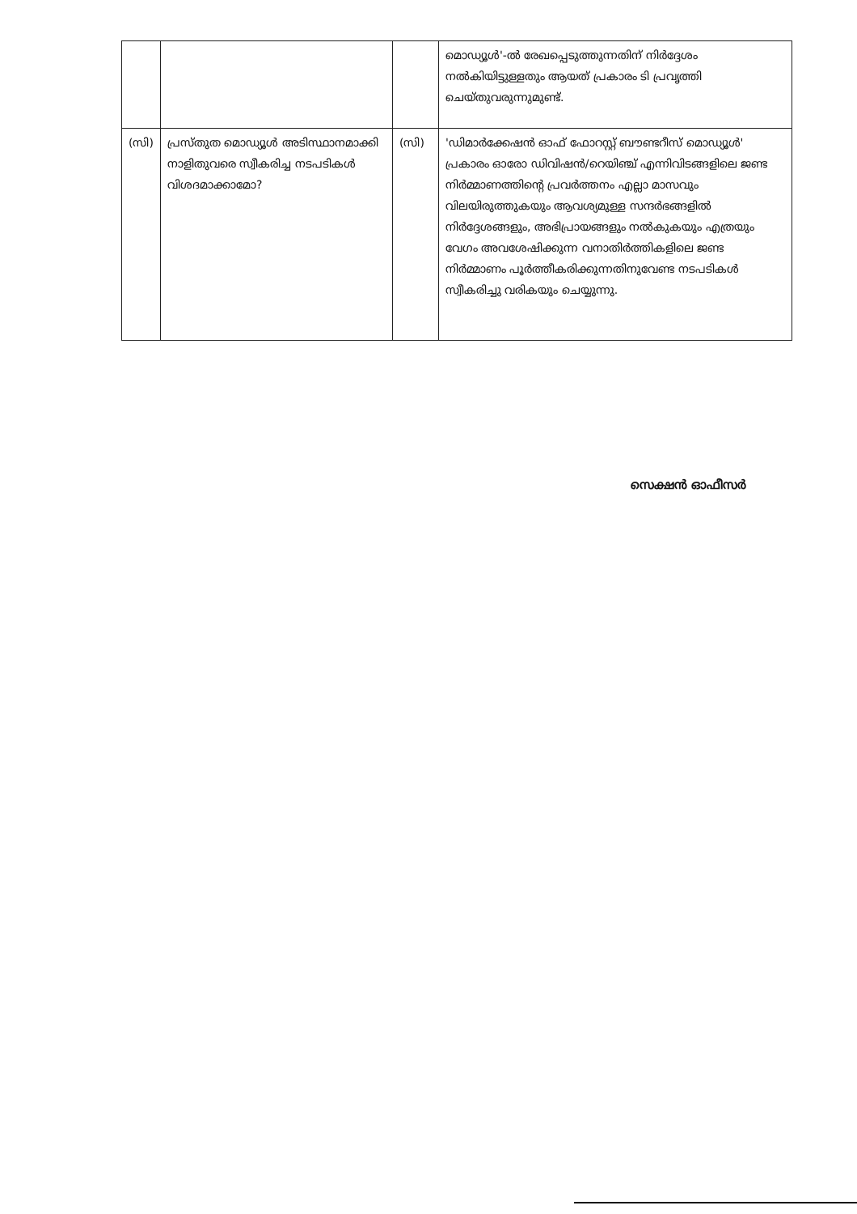| | | | മൊഡ്യൂൾ'-ൽ രേഖപ്പെടുത്തുന്നതിന് നിർദ്ദേശം നൽകിയിട്ടുള്ളതും ആയത് പ്രകാരം ടി പ്രവൃത്തി ചെയ്തുവരുന്നുമുണ്ട്. |
| (സി) | പ്രസ്തുത മൊഡ്യൂൾ അടിസ്ഥാനമാക്കി നാളിതുവരെ സ്വീകരിച്ച നടപടികൾ വിശദമാക്കാമോ? | (സി) | 'ഡിമാർക്കേഷൻ ഓഫ് ഫോറസ്റ്റ് ബൗണ്ടറീസ് മൊഡ്യൂൾ' പ്രകാരം ഓരോ ഡിവിഷൻ/റെയിഞ്ച് എന്നിവിടങ്ങളിലെ ജണ്ട നിർമ്മാണത്തിന്റെ പ്രവർത്തനം എല്ലാ മാസവും വിലയിരുത്തുകയും ആവശ്യമുള്ള സന്ദർഭങ്ങളിൽ നിർദ്ദേശങ്ങളും, അഭിപ്രായങ്ങളും നൽകുകയും എത്രയും വേഗം അവശേഷിക്കുന്ന വനാതിർത്തികളിലെ ജണ്ട നിർമ്മാണം പൂർത്തീകരിക്കുന്നതിനുവേണ്ട നടപടികൾ സ്വീകരിച്ചു വരികയും ചെയ്യുന്നു. |
സെക്ഷൻ ഓഫീസർ